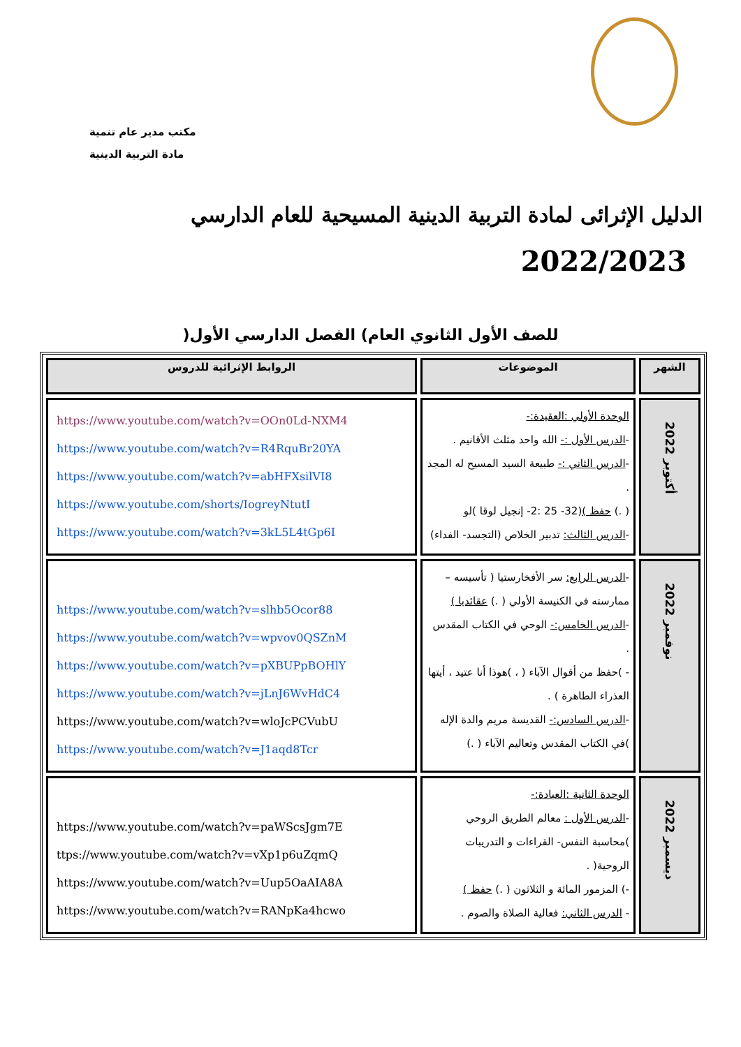مكتب مدير عام تنمية
مادة التربية الدينية
الدليل الإثرائى لمادة التربية الدينية المسيحية للعام الدارسي
2022/2023
للصف الأول الثانوي العام) الفصل الدارسي الأول(
| الشهر | الموضوعات | الروابط الإثرائية للدروس |
| --- | --- | --- |
| أكتوبر 2022 | الوحدة الأولي :العقيدة:- - الدرس الأول :- الله واحد مثلث الأقانيم . - الدرس الثاني :- طبيعة السيد المسيح له المجد . ( .) حفظ ) (32- 25 :2- إنجيل لوقا )لو - الدرس الثالث: تدبير الخلاص (التجسد- الفداء) | https://www.youtube.com/watch?v=OOn0Ld-NXM4 https://www.youtube.com/watch?v=R4RquBr20YA https://www.youtube.com/watch?v=abHFXsilVI8 https://www.youtube.com/shorts/IogreyNtutI https://www.youtube.com/watch?v=3kL5L4tGp6I |
| نوفمبر 2022 | - الدرس الرابع: سر الأفخارستيا ( تأسيسه – ممارسته في الكنيسة الأولي ( .) عقائديا ) - الدرس الخامس:- الوحي في الكتاب المقدس . - )حفظ من أقوال الآباء ( ، )هوذا أنا عتيد ، أيتها العذراء الطاهرة ) . - الدرس السادس:- القديسة مريم والدة الإله )في الكتاب المقدس وتعاليم الآباء ( .) | https://www.youtube.com/watch?v=slhb5Ocor88 https://www.youtube.com/watch?v=wpvov0QSZnM https://www.youtube.com/watch?v=pXBUPpBOHlY https://www.youtube.com/watch?v=jLnJ6WvHdC4 https://www.youtube.com/watch?v=wloJcPCVubU https://www.youtube.com/watch?v=J1aqd8Tcr |
| ديسمبر 2022 | الوحدة الثانية :العبادة:- - الدرس الأول : معالم الطريق الروحي )محاسبة النفس- القراءات و التدريبات الروحية( . -) المزمور المائة و الثلاثون ( .) حفظ ) - الدرس الثاني: فعالية الصلاة والصوم . | https://www.youtube.com/watch?v=paWScsJgm7E ttps://www.youtube.com/watch?v=vXp1p6uZqmQ https://www.youtube.com/watch?v=Uup5OaAIA8A https://www.youtube.com/watch?v=RANpKa4hcwo |